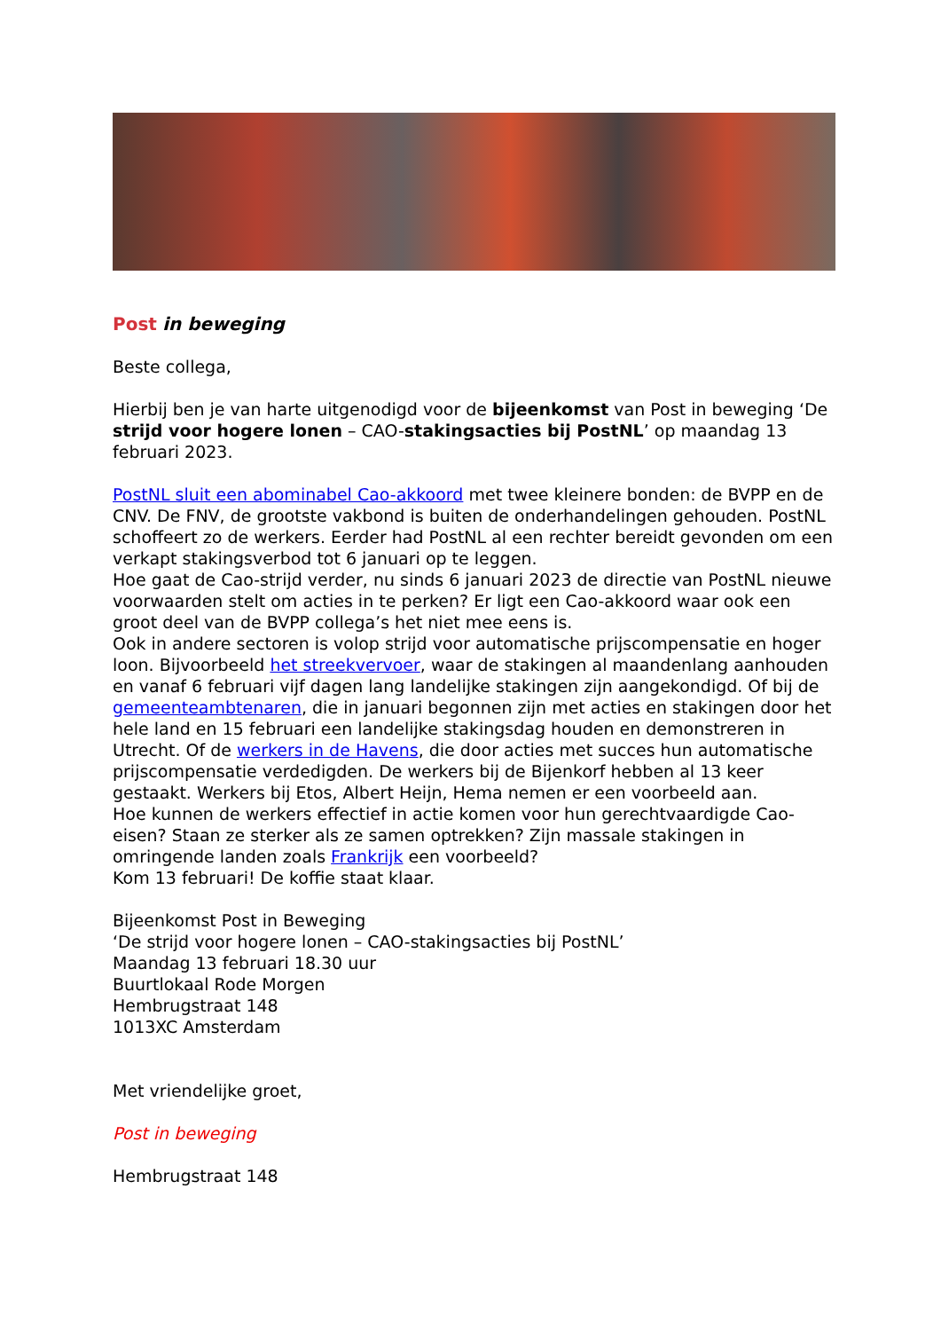Post in beweging
Beste collega,
Hierbij ben je van harte uitgenodigd voor de bijeenkomst van Post in beweging ‘De strijd voor hogere lonen – CAO-stakingsacties bij PostNL’ op maandag 13 februari 2023.
PostNL sluit een abominabel Cao-akkoord met twee kleinere bonden: de BVPP en de CNV. De FNV, de grootste vakbond is buiten de onderhandelingen gehouden. PostNL schoffeert zo de werkers. Eerder had PostNL al een rechter bereidt gevonden om een verkapt stakingsverbod tot 6 januari op te leggen.
Hoe gaat de Cao-strijd verder, nu sinds 6 januari 2023 de directie van PostNL nieuwe voorwaarden stelt om acties in te perken? Er ligt een Cao-akkoord waar ook een groot deel van de BVPP collega’s het niet mee eens is.
Ook in andere sectoren is volop strijd voor automatische prijscompensatie en hoger loon. Bijvoorbeeld het streekvervoer, waar de stakingen al maandenlang aanhouden en vanaf 6 februari vijf dagen lang landelijke stakingen zijn aangekondigd. Of bij de gemeenteambtenaren, die in januari begonnen zijn met acties en stakingen door het hele land en 15 februari een landelijke stakingsdag houden en demonstreren in Utrecht. Of de werkers in de Havens, die door acties met succes hun automatische prijscompensatie verdedigden. De werkers bij de Bijenkorf hebben al 13 keer gestaakt. Werkers bij Etos, Albert Heijn, Hema nemen er een voorbeeld aan.
Hoe kunnen de werkers effectief in actie komen voor hun gerechtvaardigde Cao-eisen? Staan ze sterker als ze samen optrekken? Zijn massale stakingen in omringende landen zoals Frankrijk een voorbeeld?
Kom 13 februari! De koffie staat klaar.
Bijeenkomst Post in Beweging
‘De strijd voor hogere lonen – CAO-stakingsacties bij PostNL’
Maandag 13 februari 18.30 uur
Buurtlokaal Rode Morgen
Hembrugstraat 148
1013XC Amsterdam
Met vriendelijke groet,
Post in beweging
Hembrugstraat 148